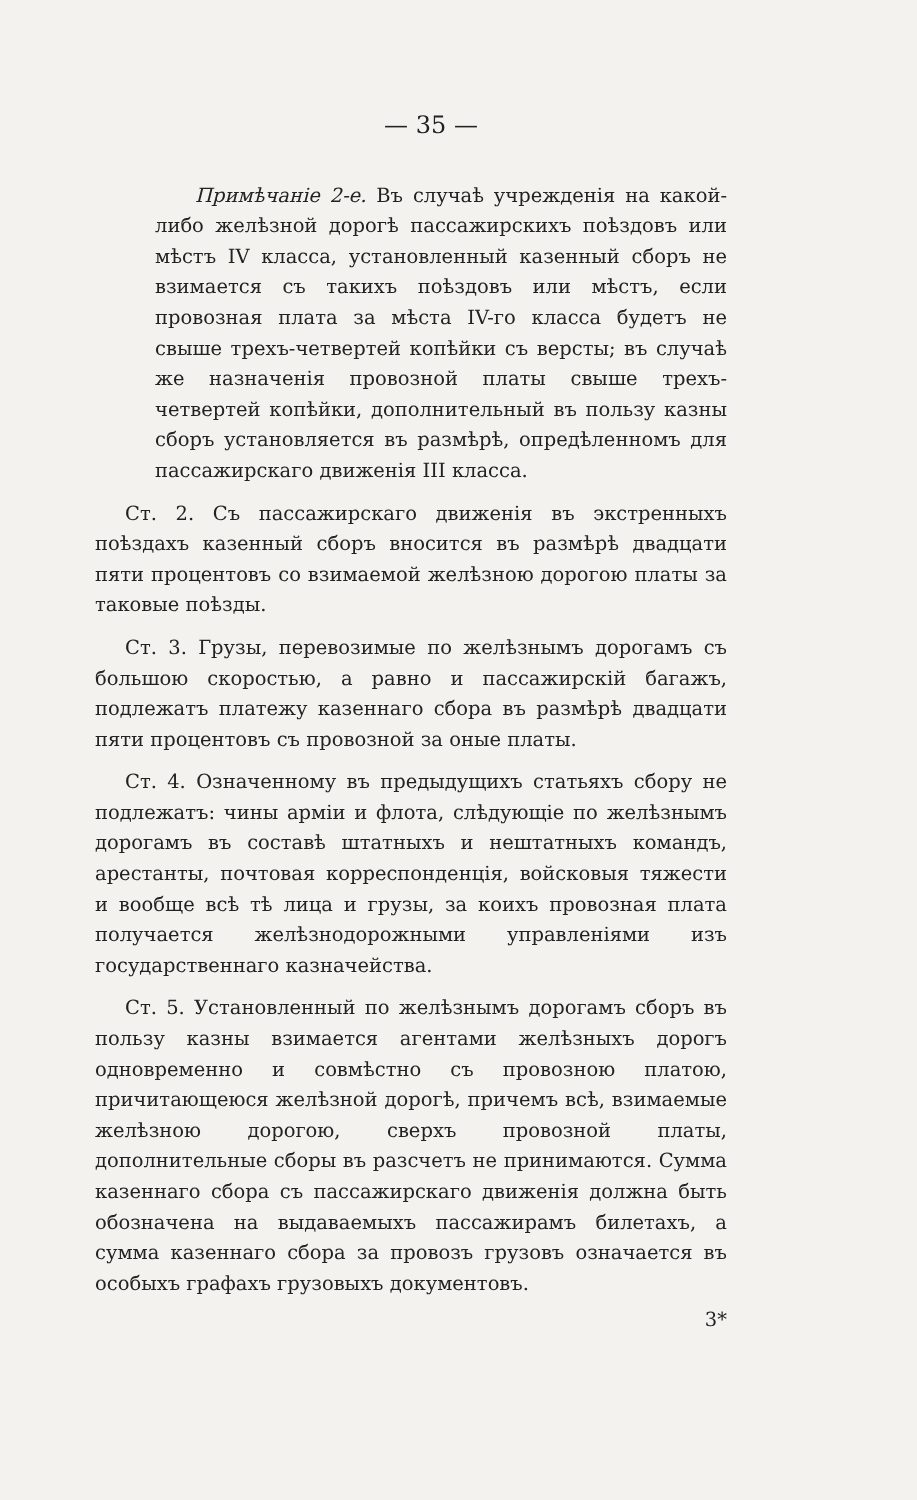— 35 —
Примѣчаніе 2-е. Въ случаѣ учрежденія на какой-либо желѣзной дорогѣ пассажирскихъ поѣздовъ или мѣстъ IV класса, установленный казенный сборъ не взимается съ такихъ поѣздовъ или мѣстъ, если провозная плата за мѣста IV-го класса будетъ не свыше трехъ-четвертей копѣйки съ версты; въ случаѣ же назначенія провозной платы свыше трехъ-четвертей копѣйки, дополнительный въ пользу казны сборъ установляется въ размѣрѣ, опредѣленномъ для пассажирскаго движенія III класса.
Ст. 2. Съ пассажирскаго движенія въ экстренныхъ поѣздахъ казенный сборъ вносится въ размѣрѣ двадцати пяти процентовъ со взимаемой желѣзною дорогою платы за таковые поѣзды.
Ст. 3. Грузы, перевозимые по желѣзнымъ дорогамъ съ большою скоростью, а равно и пассажирскій багажъ, подлежатъ платежу казеннаго сбора въ размѣрѣ двадцати пяти процентовъ съ провозной за оные платы.
Ст. 4. Означенному въ предыдущихъ статьяхъ сбору не подлежатъ: чины арміи и флота, слѣдующіе по желѣзнымъ дорогамъ въ составѣ штатныхъ и нештатныхъ командъ, арестанты, почтовая корреспонденція, войсковыя тяжести и вообще всѣ тѣ лица и грузы, за коихъ провозная плата получается желѣзнодорожными управленіями изъ государственнаго казначейства.
Ст. 5. Установленный по желѣзнымъ дорогамъ сборъ въ пользу казны взимается агентами желѣзныхъ дорогъ одновременно и совмѣстно съ провозною платою, причитающеюся желѣзной дорогѣ, причемъ всѣ, взимаемые желѣзною дорогою, сверхъ провозной платы, дополнительные сборы въ разсчетъ не принимаются. Сумма казеннаго сбора съ пассажирскаго движенія должна быть обозначена на выдаваемыхъ пассажирамъ билетахъ, а сумма казеннаго сбора за провозъ грузовъ означается въ особыхъ графахъ грузовыхъ документовъ.
3*